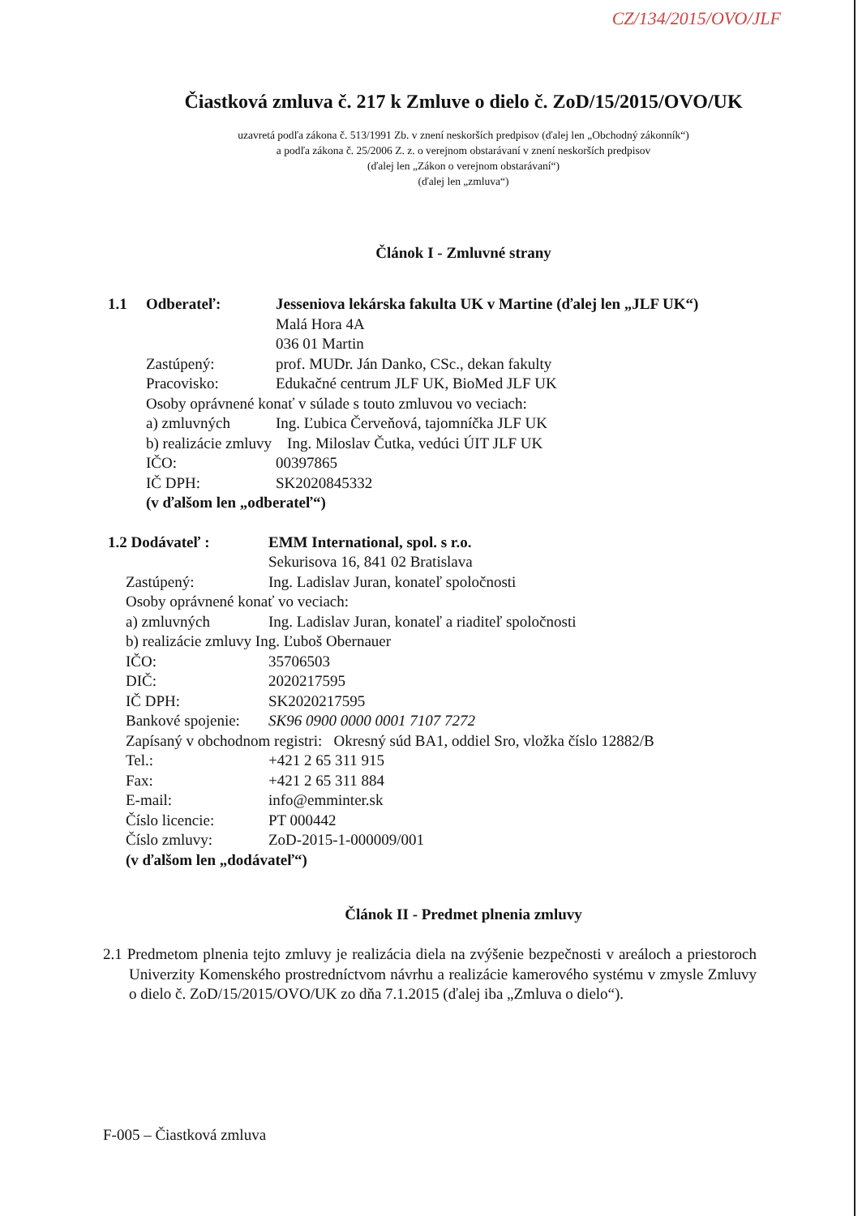CZ/134/2015/OVO/JLF
Čiastková zmluva č. 217 k Zmluve o dielo č. ZoD/15/2015/OVO/UK
uzavretá podľa zákona č. 513/1991 Zb. v znení neskorších predpisov (ďalej len „Obchodný zákonník“)
a podľa zákona č. 25/2006 Z. z. o verejnom obstarávaní v znení neskorších predpisov
(ďalej len „Zákon o verejnom obstarávaní“)
(ďalej len „zmluva“)
Článok I - Zmluvné strany
1.1 Odberateľ: Jesseniova lekárska fakulta UK v Martine (ďalej len „JLF UK“)
Malá Hora 4A
036 01 Martin
Zastúpený: prof. MUDr. Ján Danko, CSc., dekan fakulty
Pracovisko: Edukačné centrum JLF UK, BioMed JLF UK
Osoby oprávnené konať v súlade s touto zmluvou vo veciach:
a) zmluvných Ing. Ľubica Červeňová, tajomníčka JLF UK
b) realizácie zmluvy Ing. Miloslav Čutka, vedúci ÚIT JLF UK
IČO: 00397865
IČ DPH: SK2020845332
(v ďalšom len „odberateľ“)
1.2 Dodávateľ : EMM International, spol. s r.o.
Sekurisova 16, 841 02 Bratislava
Zastúpený: Ing. Ladislav Juran, konateľ spoločnosti
Osoby oprávnené konať vo veciach:
a) zmluvných Ing. Ladislav Juran, konateľ a riaditeľ spoločnosti
b) realizácie zmluvy Ing. Ľuboš Obernauer
IČO: 35706503
DIČ: 2020217595
IČ DPH: SK2020217595
Bankové spojenie:
SK96 0900 0000 0001 7107 7272
Zapísaný v obchodnom registri: Okresný súd BA1, oddiel Sro, vložka číslo 12882/B
Tel.: +421 2 65 311 915
Fax: +421 2 65 311 884
E-mail: info@emminter.sk
Číslo licencie: PT 000442
Číslo zmluvy: ZoD-2015-1-000009/001
(v ďalšom len „dodávateľ“)
Článok II - Predmet plnenia zmluvy
2.1 Predmetom plnenia tejto zmluvy je realizácia diela na zvýšenie bezpečnosti v areáloch a priestoroch Univerzity Komenského prostredníctvom návrhu a realizácie kamerového systému v zmysle Zmluvy o dielo č. ZoD/15/2015/OVO/UK zo dňa 7.1.2015 (ďalej iba „Zmluva o dielo“).
F-005 – Čiastková zmluva